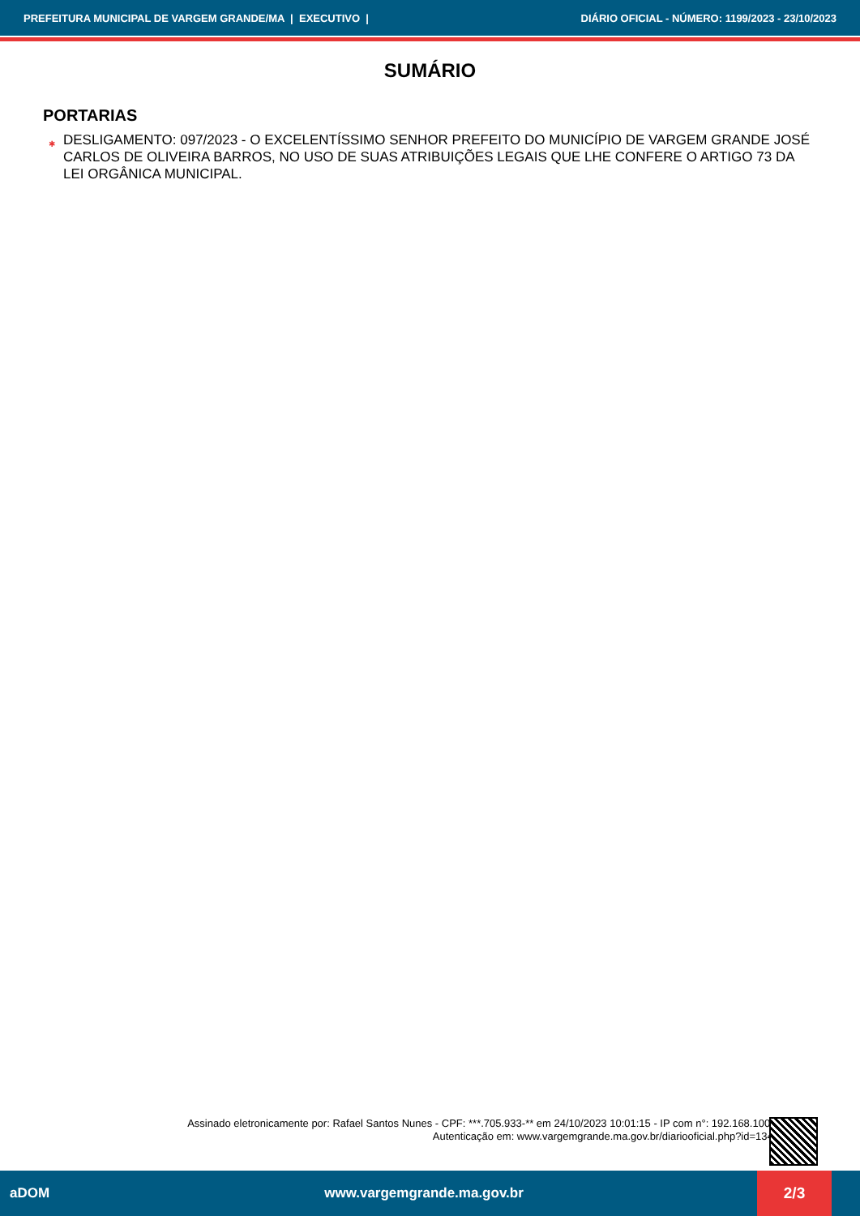PREFEITURA MUNICIPAL DE VARGEM GRANDE/MA | EXECUTIVO | DIÁRIO OFICIAL - NÚMERO: 1199/2023 - 23/10/2023
SUMÁRIO
PORTARIAS
✱ DESLIGAMENTO: 097/2023 - O EXCELENTÍSSIMO SENHOR PREFEITO DO MUNICÍPIO DE VARGEM GRANDE JOSÉ CARLOS DE OLIVEIRA BARROS, NO USO DE SUAS ATRIBUIÇÕES LEGAIS QUE LHE CONFERE O ARTIGO 73 DA LEI ORGÂNICA MUNICIPAL.
Assinado eletronicamente por: Rafael Santos Nunes - CPF: ***.705.933-** em 24/10/2023 10:01:15 - IP com n°: 192.168.100.6
Autenticação em: www.vargemgrande.ma.gov.br/diariooficial.php?id=1349
aDOM www.vargemgrande.ma.gov.br 2/3